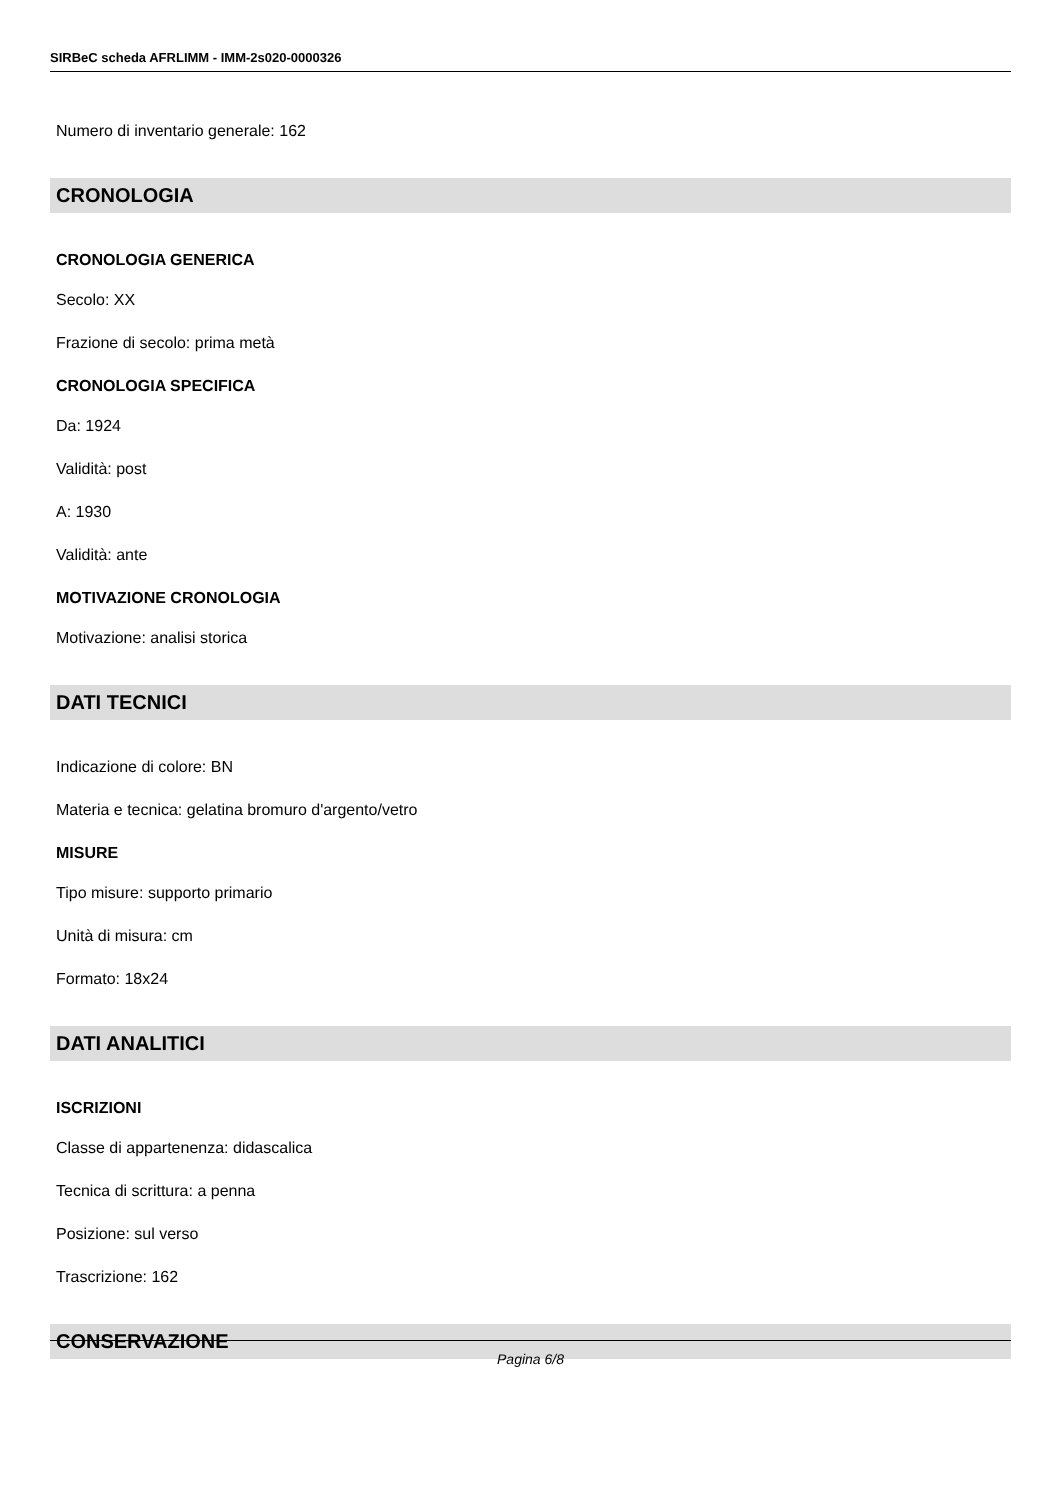SIRBeC scheda AFRLIMM - IMM-2s020-0000326
Numero di inventario generale: 162
CRONOLOGIA
CRONOLOGIA GENERICA
Secolo: XX
Frazione di secolo: prima metà
CRONOLOGIA SPECIFICA
Da: 1924
Validità: post
A: 1930
Validità: ante
MOTIVAZIONE CRONOLOGIA
Motivazione: analisi storica
DATI TECNICI
Indicazione di colore: BN
Materia e tecnica: gelatina bromuro d'argento/vetro
MISURE
Tipo misure: supporto primario
Unità di misura: cm
Formato: 18x24
DATI ANALITICI
ISCRIZIONI
Classe di appartenenza: didascalica
Tecnica di scrittura: a penna
Posizione: sul verso
Trascrizione: 162
CONSERVAZIONE
Pagina 6/8